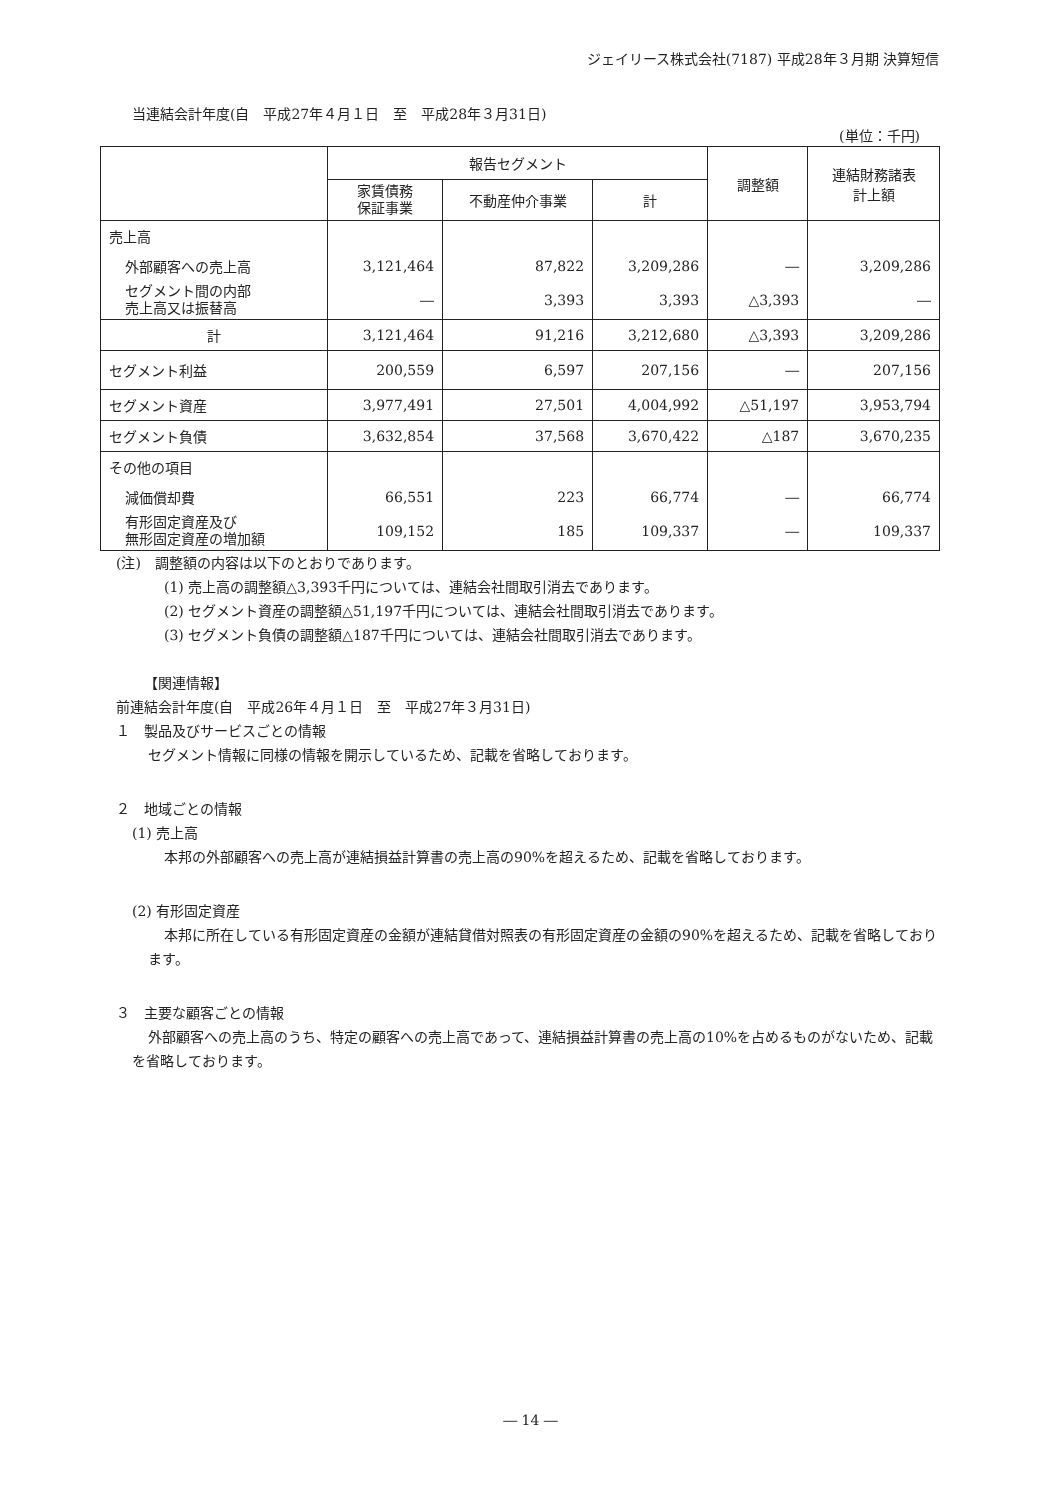ジェイリース株式会社(7187) 平成28年３月期 決算短信
当連結会計年度(自　平成27年４月１日　至　平成28年３月31日)
(単位：千円)
| | 報告セグメント | | | 調整額 | 連結財務諸表 計上額 |
| --- | --- | --- | --- | --- | --- |
| | 家賃債務 保証事業 | 不動産仲介事業 | 計 | | |
| 売上高 | | | | | |
| 外部顧客への売上高 | 3,121,464 | 87,822 | 3,209,286 | ― | 3,209,286 |
| セグメント間の内部 売上高又は振替高 | ― | 3,393 | 3,393 | △3,393 | ― |
| 計 | 3,121,464 | 91,216 | 3,212,680 | △3,393 | 3,209,286 |
| セグメント利益 | 200,559 | 6,597 | 207,156 | ― | 207,156 |
| セグメント資産 | 3,977,491 | 27,501 | 4,004,992 | △51,197 | 3,953,794 |
| セグメント負債 | 3,632,854 | 37,568 | 3,670,422 | △187 | 3,670,235 |
| その他の項目 | | | | | |
| 減価償却費 | 66,551 | 223 | 66,774 | ― | 66,774 |
| 有形固定資産及び 無形固定資産の増加額 | 109,152 | 185 | 109,337 | ― | 109,337 |
(注)　調整額の内容は以下のとおりであります。
(1) 売上高の調整額△3,393千円については、連結会社間取引消去であります。
(2) セグメント資産の調整額△51,197千円については、連結会社間取引消去であります。
(3) セグメント負債の調整額△187千円については、連結会社間取引消去であります。
【関連情報】
前連結会計年度(自　平成26年４月１日　至　平成27年３月31日)
１　製品及びサービスごとの情報
セグメント情報に同様の情報を開示しているため、記載を省略しております。
２　地域ごとの情報
(1) 売上高
本邦の外部顧客への売上高が連結損益計算書の売上高の90%を超えるため、記載を省略しております。
(2) 有形固定資産
本邦に所在している有形固定資産の金額が連結貸借対照表の有形固定資産の金額の90%を超えるため、記載を省略しております。
３　主要な顧客ごとの情報
外部顧客への売上高のうち、特定の顧客への売上高であって、連結損益計算書の売上高の10%を占めるものがないため、記載を省略しております。
― 14 ―